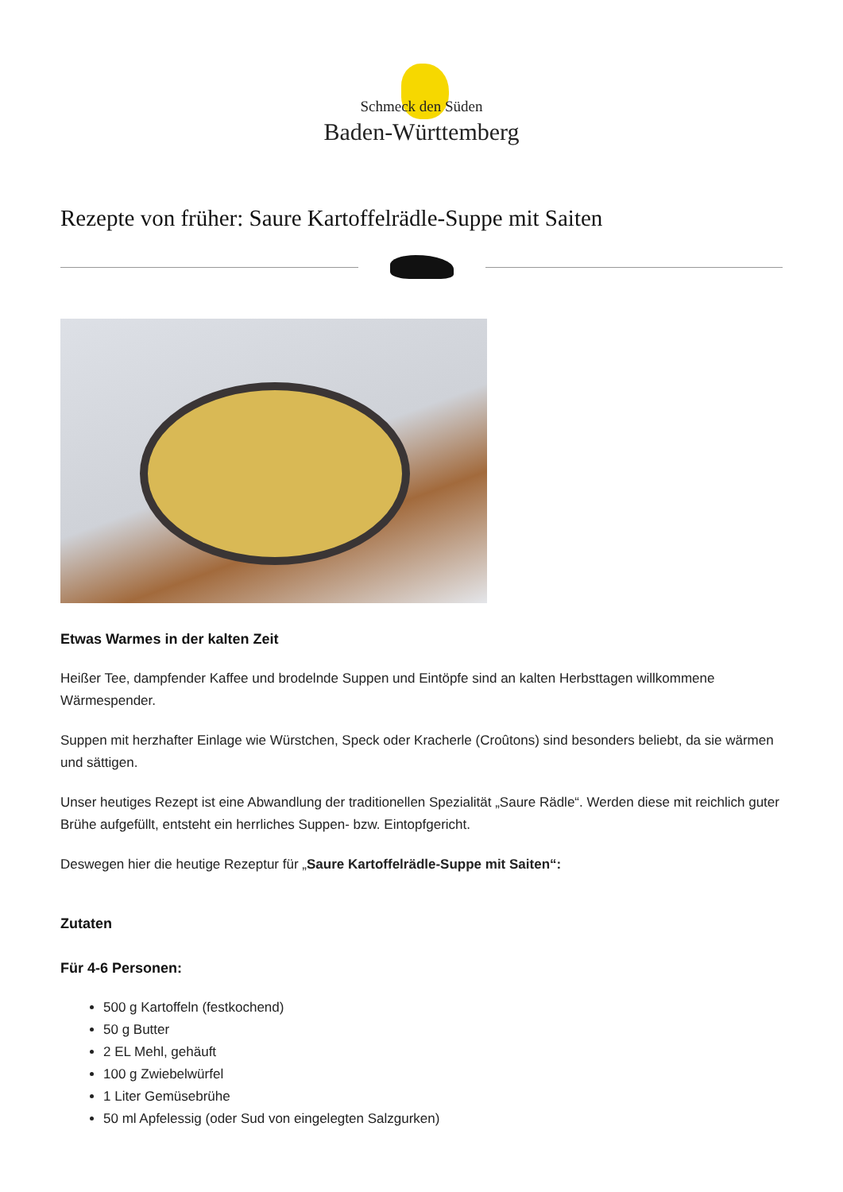Schmeck den Süden
Baden-Württemberg
Rezepte von früher: Saure Kartoffelrädle-Suppe mit Saiten
Etwas Warmes in der kalten Zeit
Heißer Tee, dampfender Kaffee und brodelnde Suppen und Eintöpfe sind an kalten Herbsttagen willkommene Wärmespender.
Suppen mit herzhafter Einlage wie Würstchen, Speck oder Kracherle (Croûtons) sind besonders beliebt, da sie wärmen und sättigen.
Unser heutiges Rezept ist eine Abwandlung der traditionellen Spezialität „Saure Rädle“. Werden diese mit reichlich guter Brühe aufgefüllt, entsteht ein herrliches Suppen- bzw. Eintopfgericht.
Deswegen hier die heutige Rezeptur für „Saure Kartoffelrädle-Suppe mit Saiten“:
Zutaten
Für 4-6 Personen:
500 g Kartoffeln (festkochend)
50 g Butter
2 EL Mehl, gehäuft
100 g Zwiebelwürfel
1 Liter Gemüsebrühe
50 ml Apfelessig (oder Sud von eingelegten Salzgurken)